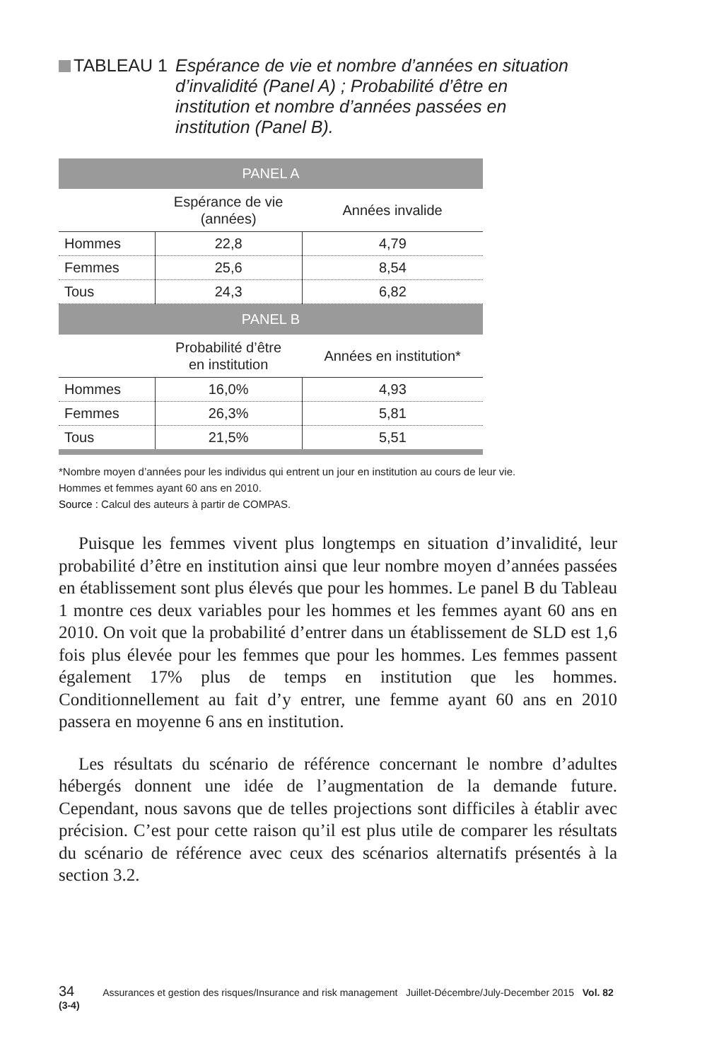TABLEAU 1 Espérance de vie et nombre d’années en situation d’invalidité (Panel A) ; Probabilité d’être en institution et nombre d’années passées en institution (Panel B).
| PANEL A | | |
| | Espérance de vie (années) | Années invalide |
| Hommes | 22,8 | 4,79 |
| Femmes | 25,6 | 8,54 |
| Tous | 24,3 | 6,82 |
| PANEL B | | |
| | Probabilité d’être en institution | Années en institution* |
| Hommes | 16,0% | 4,93 |
| Femmes | 26,3% | 5,81 |
| Tous | 21,5% | 5,51 |
*Nombre moyen d’années pour les individus qui entrent un jour en institution au cours de leur vie.
Hommes et femmes ayant 60 ans en 2010.
Source : Calcul des auteurs à partir de COMPAS.
Puisque les femmes vivent plus longtemps en situation d’invalidité, leur probabilité d’être en institution ainsi que leur nombre moyen d’années passées en établissement sont plus élevés que pour les hommes. Le panel B du Tableau 1 montre ces deux variables pour les hommes et les femmes ayant 60 ans en 2010. On voit que la probabilité d’entrer dans un établissement de SLD est 1,6 fois plus élevée pour les femmes que pour les hommes. Les femmes passent également 17% plus de temps en institution que les hommes. Conditionnellement au fait d’y entrer, une femme ayant 60 ans en 2010 passera en moyenne 6 ans en institution.
Les résultats du scénario de référence concernant le nombre d’adultes hébergés donnent une idée de l’augmentation de la demande future. Cependant, nous savons que de telles projections sont difficiles à établir avec précision. C’est pour cette raison qu’il est plus utile de comparer les résultats du scénario de référence avec ceux des scénarios alternatifs présentés à la section 3.2.
34 Assurances et gestion des risques/Insurance and risk management Juillet-Décembre/July-December 2015 Vol. 82 (3-4)